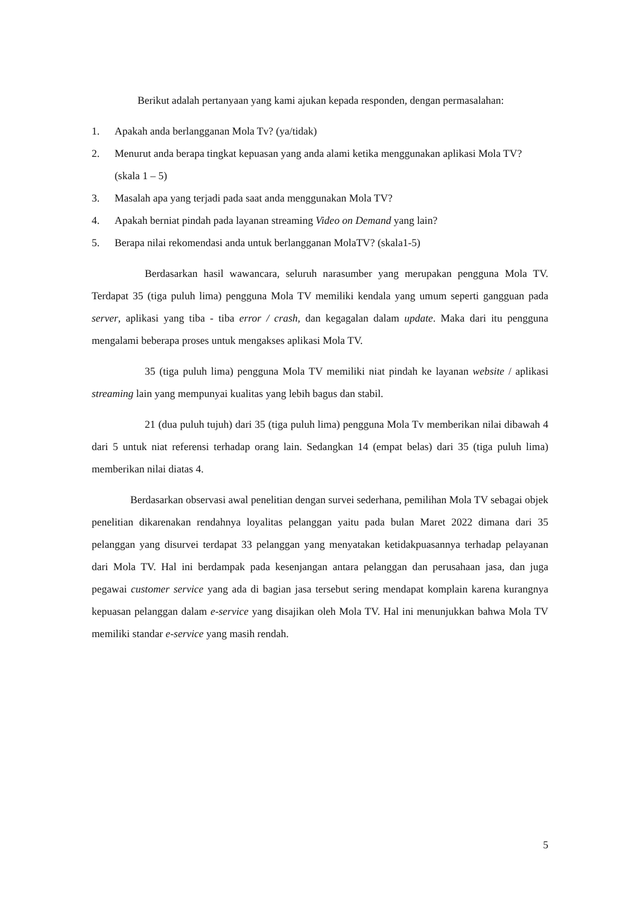Berikut adalah pertanyaan yang kami ajukan kepada responden, dengan permasalahan:
1. Apakah anda berlangganan Mola Tv? (ya/tidak)
2. Menurut anda berapa tingkat kepuasan yang anda alami ketika menggunakan aplikasi Mola TV? (skala 1 – 5)
3. Masalah apa yang terjadi pada saat anda menggunakan Mola TV?
4. Apakah berniat pindah pada layanan streaming Video on Demand yang lain?
5. Berapa nilai rekomendasi anda untuk berlangganan MolaTV? (skala1-5)
Berdasarkan hasil wawancara, seluruh narasumber yang merupakan pengguna Mola TV. Terdapat 35 (tiga puluh lima) pengguna Mola TV memiliki kendala yang umum seperti gangguan pada server, aplikasi yang tiba - tiba error / crash, dan kegagalan dalam update. Maka dari itu pengguna mengalami beberapa proses untuk mengakses aplikasi Mola TV.
35 (tiga puluh lima) pengguna Mola TV memiliki niat pindah ke layanan website / aplikasi streaming lain yang mempunyai kualitas yang lebih bagus dan stabil.
21 (dua puluh tujuh) dari 35 (tiga puluh lima) pengguna Mola Tv memberikan nilai dibawah 4 dari 5 untuk niat referensi terhadap orang lain. Sedangkan 14 (empat belas) dari 35 (tiga puluh lima) memberikan nilai diatas 4.
Berdasarkan observasi awal penelitian dengan survei sederhana, pemilihan Mola TV sebagai objek penelitian dikarenakan rendahnya loyalitas pelanggan yaitu pada bulan Maret 2022 dimana dari 35 pelanggan yang disurvei terdapat 33 pelanggan yang menyatakan ketidakpuasannya terhadap pelayanan dari Mola TV. Hal ini berdampak pada kesenjangan antara pelanggan dan perusahaan jasa, dan juga pegawai customer service yang ada di bagian jasa tersebut sering mendapat komplain karena kurangnya kepuasan pelanggan dalam e-service yang disajikan oleh Mola TV. Hal ini menunjukkan bahwa Mola TV memiliki standar e-service yang masih rendah.
5